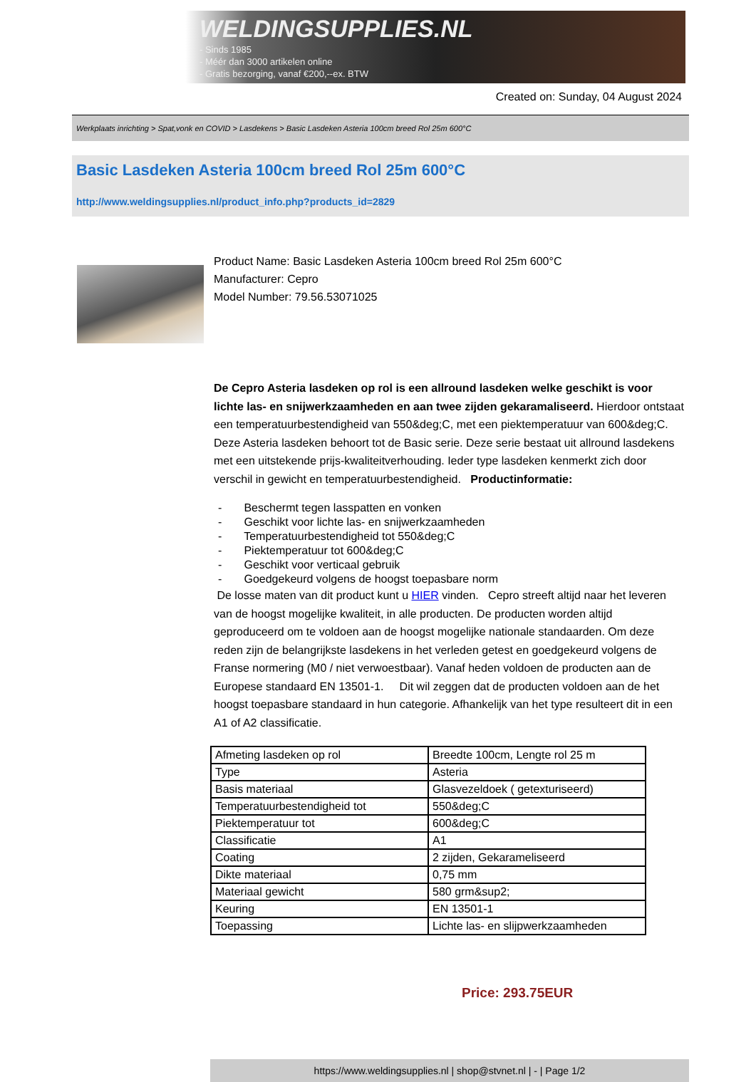WELDINGSUPPLIES.NL
- Sinds 1985
- Méér dan 3000 artikelen online
- Gratis bezorging, vanaf €200,--ex. BTW
Created on: Sunday, 04 August 2024
Werkplaats inrichting > Spat,vonk en COVID > Lasdekens > Basic Lasdeken Asteria 100cm breed Rol 25m 600°C
Basic Lasdeken Asteria 100cm breed Rol 25m 600°C
http://www.weldingsupplies.nl/product_info.php?products_id=2829
Product Name: Basic Lasdeken Asteria 100cm breed Rol 25m 600°C
Manufacturer: Cepro
Model Number: 79.56.53071025
De Cepro Asteria lasdeken op rol is een allround lasdeken welke geschikt is voor lichte las- en snijwerkzaamheden en aan twee zijden gekaramaliseerd. Hierdoor ontstaat een temperatuurbestendigheid van 550&deg;C, met een piektemperatuur van 600&deg;C. Deze Asteria lasdeken behoort tot de Basic serie. Deze serie bestaat uit allround lasdekens met een uitstekende prijs-kwaliteitverhouding. Ieder type lasdeken kenmerkt zich door verschil in gewicht en temperatuurbestendigheid. Productinformatie:
- Beschermt tegen lasspatten en vonken
- Geschikt voor lichte las- en snijwerkzaamheden
- Temperatuurbestendigheid tot 550&deg;C
- Piektemperatuur tot 600&deg;C
- Geschikt voor verticaal gebruik
- Goedgekeurd volgens de hoogst toepasbare norm
De losse maten van dit product kunt u HIER vinden. Cepro streeft altijd naar het leveren van de hoogst mogelijke kwaliteit, in alle producten. De producten worden altijd geproduceerd om te voldoen aan de hoogst mogelijke nationale standaarden. Om deze reden zijn de belangrijkste lasdekens in het verleden getest en goedgekeurd volgens de Franse normering (M0 / niet verwoestbaar). Vanaf heden voldoen de producten aan de Europese standaard EN 13501-1. Dit wil zeggen dat de producten voldoen aan de het hoogst toepasbare standaard in hun categorie. Afhankelijk van het type resulteert dit in een A1 of A2 classificatie.
| Afmeting lasdeken op rol | Breedte 100cm, Lengte rol 25 m |
| Type | Asteria |
| Basis materiaal | Glasvezeldoek ( getexturiseerd) |
| Temperatuurbestendigheid tot | 550&deg;C |
| Piektemperatuur tot | 600&deg;C |
| Classificatie | A1 |
| Coating | 2 zijden, Gekarameliseerd |
| Dikte materiaal | 0,75 mm |
| Materiaal gewicht | 580 grm&sup2; |
| Keuring | EN 13501-1 |
| Toepassing | Lichte las- en slijpwerkzaamheden |
Price: 293.75EUR
https://www.weldingsupplies.nl | shop@stvnet.nl | - | Page 1/2